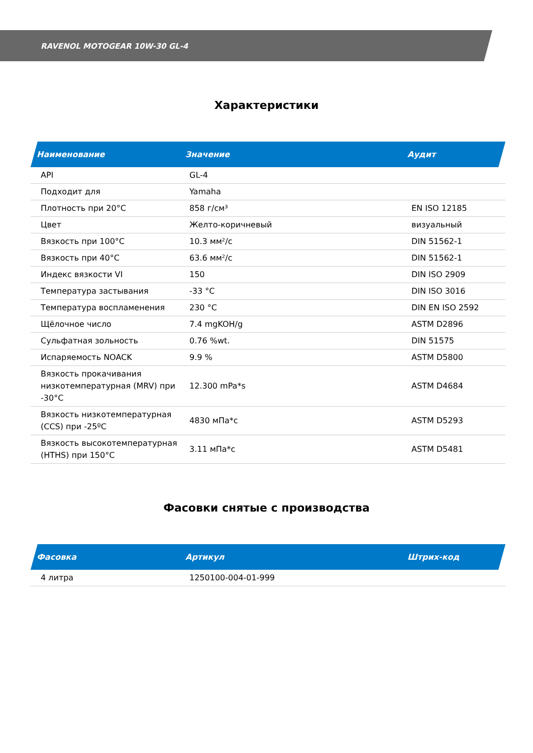RAVENOL MOTOGEAR 10W-30 GL-4
Характеристики
| Наименование | Значение | Аудит |
| --- | --- | --- |
| API | GL-4 | |
| Подходит для | Yamaha | |
| Плотность при 20°C | 858 г/см³ | EN ISO 12185 |
| Цвет | Желто-коричневый | визуальный |
| Вязкость при 100°C | 10.3 мм²/с | DIN 51562-1 |
| Вязкость при 40°C | 63.6 мм²/с | DIN 51562-1 |
| Индекс вязкости VI | 150 | DIN ISO 2909 |
| Температура застывания | -33 °C | DIN ISO 3016 |
| Температура воспламенения | 230 °C | DIN EN ISO 2592 |
| Щёлочное число | 7.4 mgKOH/g | ASTM D2896 |
| Сульфатная зольность | 0.76 %wt. | DIN 51575 |
| Испаряемость NOACK | 9.9 % | ASTM D5800 |
| Вязкость прокачивания низкотемпературная (MRV) при -30°C | 12.300 mPa*s | ASTM D4684 |
| Вязкость низкотемпературная (CCS) при -25ºC | 4830 мПа*с | ASTM D5293 |
| Вязкость высокотемпературная (HTHS) при 150°C | 3.11 мПа*с | ASTM D5481 |
Фасовки снятые с производства
| Фасовка | Артикул | Штрих-код |
| --- | --- | --- |
| 4 литра | 1250100-004-01-999 | |